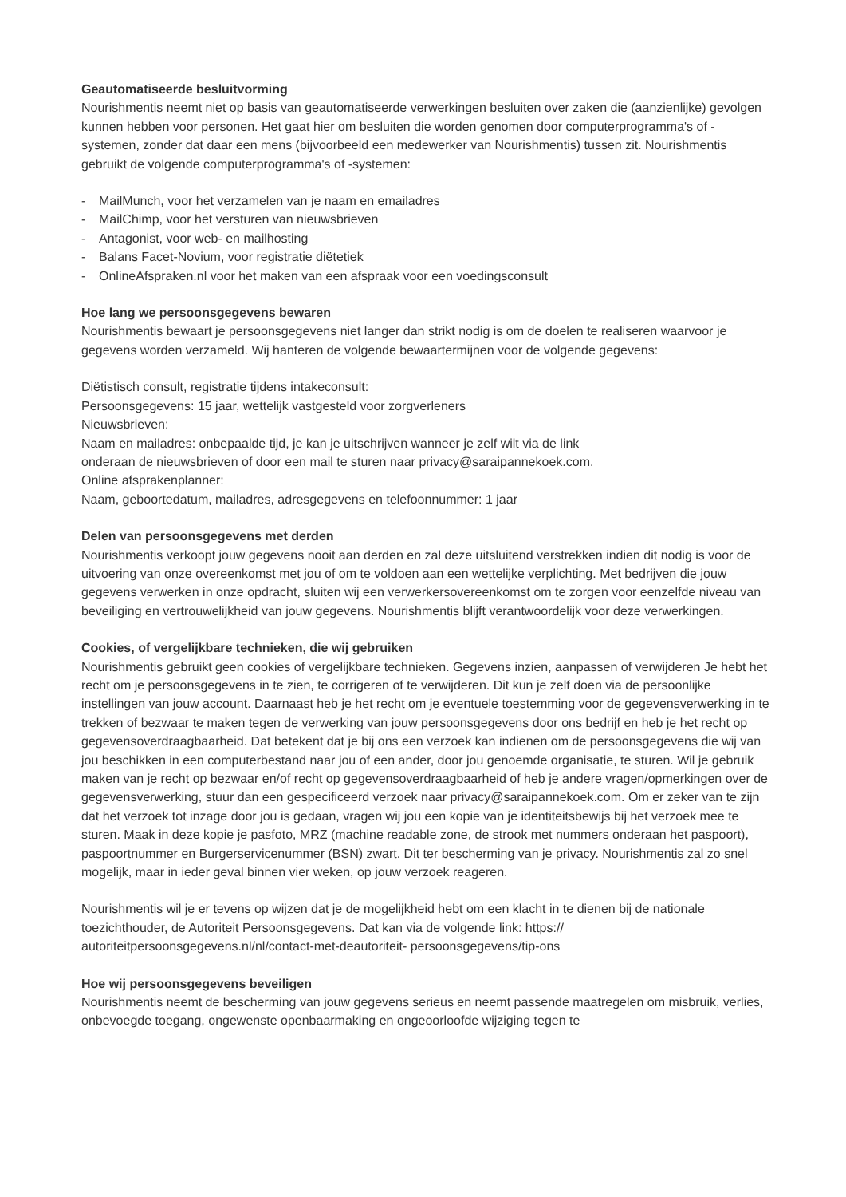Geautomatiseerde besluitvorming
Nourishmentis neemt niet op basis van geautomatiseerde verwerkingen besluiten over zaken die (aanzienlijke) gevolgen kunnen hebben voor personen. Het gaat hier om besluiten die worden genomen door computerprogramma's of -systemen, zonder dat daar een mens (bijvoorbeeld een medewerker van Nourishmentis) tussen zit. Nourishmentis gebruikt de volgende computerprogramma's of -systemen:
- MailMunch, voor het verzamelen van je naam en emailadres
- MailChimp, voor het versturen van nieuwsbrieven
- Antagonist, voor web- en mailhosting
- Balans Facet-Novium, voor registratie diëtetiek
- OnlineAfspraken.nl voor het maken van een afspraak voor een voedingsconsult
Hoe lang we persoonsgegevens bewaren
Nourishmentis bewaart je persoonsgegevens niet langer dan strikt nodig is om de doelen te realiseren waarvoor je gegevens worden verzameld. Wij hanteren de volgende bewaartermijnen voor de volgende gegevens:
Diëtistisch consult, registratie tijdens intakeconsult:
Persoonsgegevens: 15 jaar, wettelijk vastgesteld voor zorgverleners
Nieuwsbrieven:
Naam en mailadres: onbepaalde tijd, je kan je uitschrijven wanneer je zelf wilt via de link
onderaan de nieuwsbrieven of door een mail te sturen naar privacy@saraipannekoek.com.
Online afsprakenplanner:
Naam, geboortedatum, mailadres, adresgegevens en telefoonnummer: 1 jaar
Delen van persoonsgegevens met derden
Nourishmentis verkoopt jouw gegevens nooit aan derden en zal deze uitsluitend verstrekken indien dit nodig is voor de uitvoering van onze overeenkomst met jou of om te voldoen aan een wettelijke verplichting. Met bedrijven die jouw gegevens verwerken in onze opdracht, sluiten wij een verwerkersovereenkomst om te zorgen voor eenzelfde niveau van beveiliging en vertrouwelijkheid van jouw gegevens. Nourishmentis blijft verantwoordelijk voor deze verwerkingen.
Cookies, of vergelijkbare technieken, die wij gebruiken
Nourishmentis gebruikt geen cookies of vergelijkbare technieken. Gegevens inzien, aanpassen of verwijderen Je hebt het recht om je persoonsgegevens in te zien, te corrigeren of te verwijderen. Dit kun je zelf doen via de persoonlijke instellingen van jouw account. Daarnaast heb je het recht om je eventuele toestemming voor de gegevensverwerking in te trekken of bezwaar te maken tegen de verwerking van jouw persoonsgegevens door ons bedrijf en heb je het recht op gegevensoverdraagbaarheid. Dat betekent dat je bij ons een verzoek kan indienen om de persoonsgegevens die wij van jou beschikken in een computerbestand naar jou of een ander, door jou genoemde organisatie, te sturen. Wil je gebruik maken van je recht op bezwaar en/of recht op gegevensoverdraagbaarheid of heb je andere vragen/opmerkingen over de gegevensverwerking, stuur dan een gespecificeerd verzoek naar privacy@saraipannekoek.com. Om er zeker van te zijn dat het verzoek tot inzage door jou is gedaan, vragen wij jou een kopie van je identiteitsbewijs bij het verzoek mee te sturen. Maak in deze kopie je pasfoto, MRZ (machine readable zone, de strook met nummers onderaan het paspoort), paspoortnummer en Burgerservicenummer (BSN) zwart. Dit ter bescherming van je privacy. Nourishmentis zal zo snel mogelijk, maar in ieder geval binnen vier weken, op jouw verzoek reageren.
Nourishmentis wil je er tevens op wijzen dat je de mogelijkheid hebt om een klacht in te dienen bij de nationale toezichthouder, de Autoriteit Persoonsgegevens. Dat kan via de volgende link: https://
autoriteitpersoonsgegevens.nl/nl/contact-met-deautoriteit- persoonsgegevens/tip-ons
Hoe wij persoonsgegevens beveiligen
Nourishmentis neemt de bescherming van jouw gegevens serieus en neemt passende maatregelen om misbruik, verlies, onbevoegde toegang, ongewenste openbaarmaking en ongeoorloofde wijziging tegen te